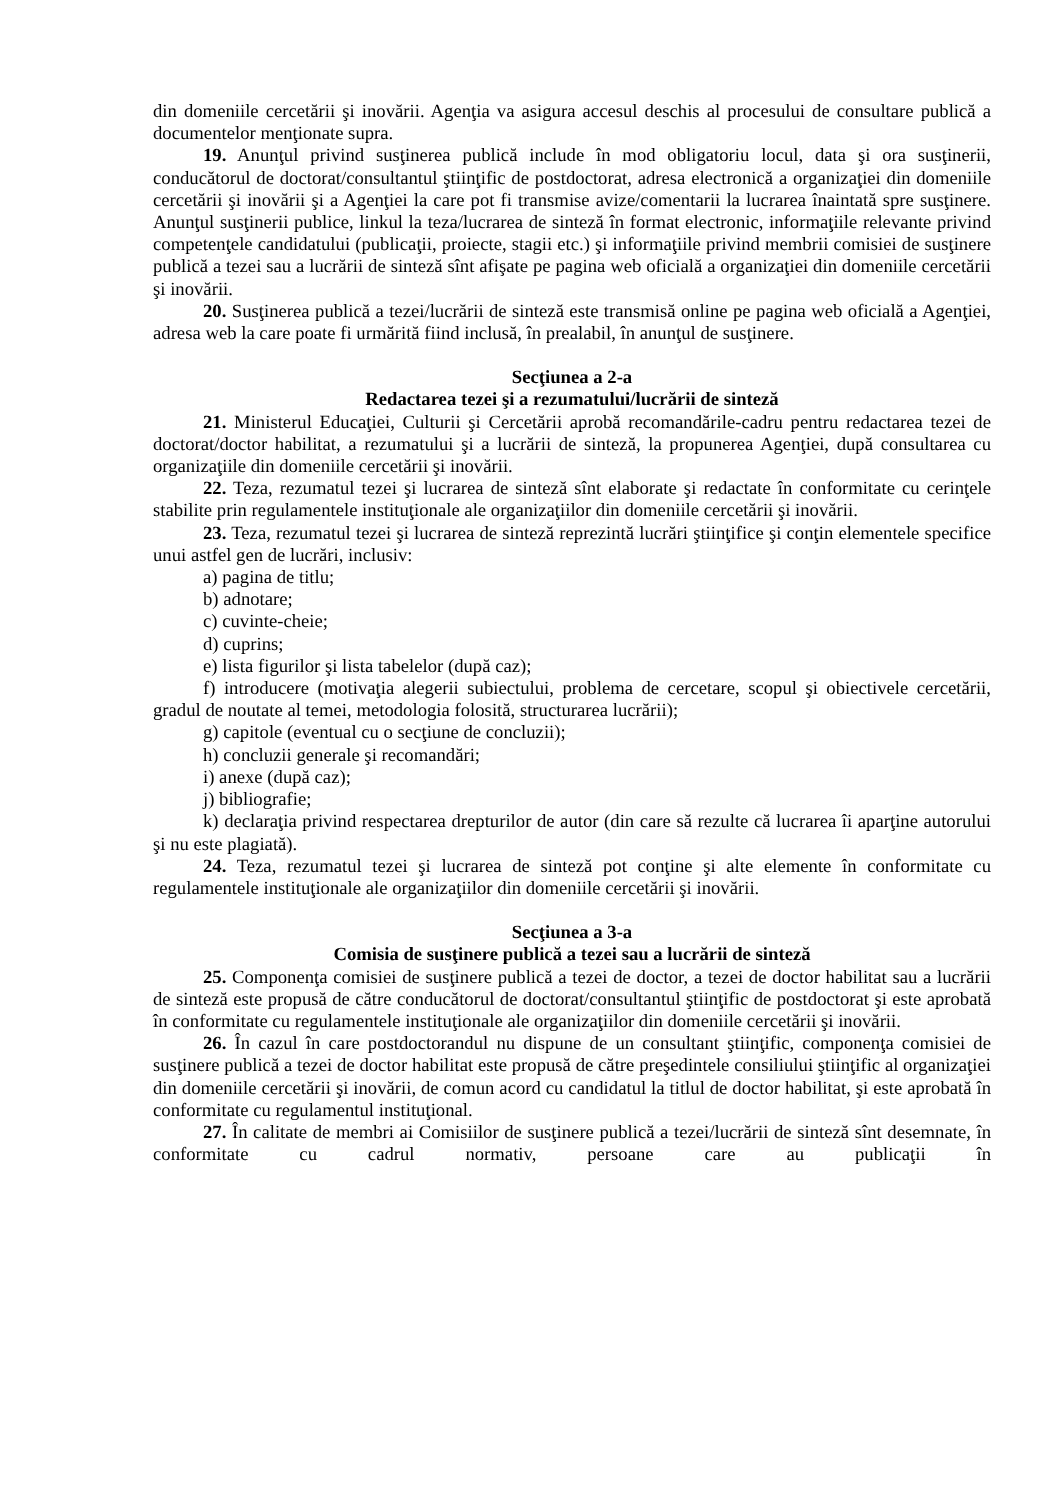din domeniile cercetării şi inovării. Agenţia va asigura accesul deschis al procesului de consultare publică a documentelor menţionate supra.
19. Anunţul privind susţinerea publică include în mod obligatoriu locul, data şi ora susţinerii, conducătorul de doctorat/consultantul ştiinţific de postdoctorat, adresa electronică a organizaţiei din domeniile cercetării şi inovării şi a Agenţiei la care pot fi transmise avize/comentarii la lucrarea înaintată spre susţinere. Anunţul susţinerii publice, linkul la teza/lucrarea de sinteză în format electronic, informaţiile relevante privind competenţele candidatului (publicaţii, proiecte, stagii etc.) şi informaţiile privind membrii comisiei de susţinere publică a tezei sau a lucrării de sinteză sînt afişate pe pagina web oficială a organizaţiei din domeniile cercetării şi inovării.
20. Susţinerea publică a tezei/lucrării de sinteză este transmisă online pe pagina web oficială a Agenţiei, adresa web la care poate fi urmărită fiind inclusă, în prealabil, în anunţul de susţinere.
Secţiunea a 2-a
Redactarea tezei şi a rezumatului/lucrării de sinteză
21. Ministerul Educaţiei, Culturii şi Cercetării aprobă recomandările-cadru pentru redactarea tezei de doctorat/doctor habilitat, a rezumatului şi a lucrării de sinteză, la propunerea Agenţiei, după consultarea cu organizaţiile din domeniile cercetării şi inovării.
22. Teza, rezumatul tezei şi lucrarea de sinteză sînt elaborate şi redactate în conformitate cu cerinţele stabilite prin regulamentele instituţionale ale organizaţiilor din domeniile cercetării şi inovării.
23. Teza, rezumatul tezei şi lucrarea de sinteză reprezintă lucrări ştiinţifice şi conţin elementele specifice unui astfel gen de lucrări, inclusiv:
a) pagina de titlu;
b) adnotare;
c) cuvinte-cheie;
d) cuprins;
e) lista figurilor şi lista tabelelor (după caz);
f) introducere (motivaţia alegerii subiectului, problema de cercetare, scopul şi obiectivele cercetării, gradul de noutate al temei, metodologia folosită, structurarea lucrării);
g) capitole (eventual cu o secţiune de concluzii);
h) concluzii generale şi recomandări;
i) anexe (după caz);
j) bibliografie;
k) declaraţia privind respectarea drepturilor de autor (din care să rezulte că lucrarea îi aparţine autorului şi nu este plagiată).
24. Teza, rezumatul tezei şi lucrarea de sinteză pot conţine şi alte elemente în conformitate cu regulamentele instituţionale ale organizaţiilor din domeniile cercetării şi inovării.
Secţiunea a 3-a
Comisia de susţinere publică a tezei sau a lucrării de sinteză
25. Componenţa comisiei de susţinere publică a tezei de doctor, a tezei de doctor habilitat sau a lucrării de sinteză este propusă de către conducătorul de doctorat/consultantul ştiinţific de postdoctorat şi este aprobată în conformitate cu regulamentele instituţionale ale organizaţiilor din domeniile cercetării şi inovării.
26. În cazul în care postdoctorandul nu dispune de un consultant ştiinţific, componenţa comisiei de susţinere publică a tezei de doctor habilitat este propusă de către preşedintele consiliului ştiinţific al organizaţiei din domeniile cercetării şi inovării, de comun acord cu candidatul la titlul de doctor habilitat, şi este aprobată în conformitate cu regulamentul instituţional.
27. În calitate de membri ai Comisiilor de susţinere publică a tezei/lucrării de sinteză sînt desemnate, în conformitate cu cadrul normativ, persoane care au publicaţii în